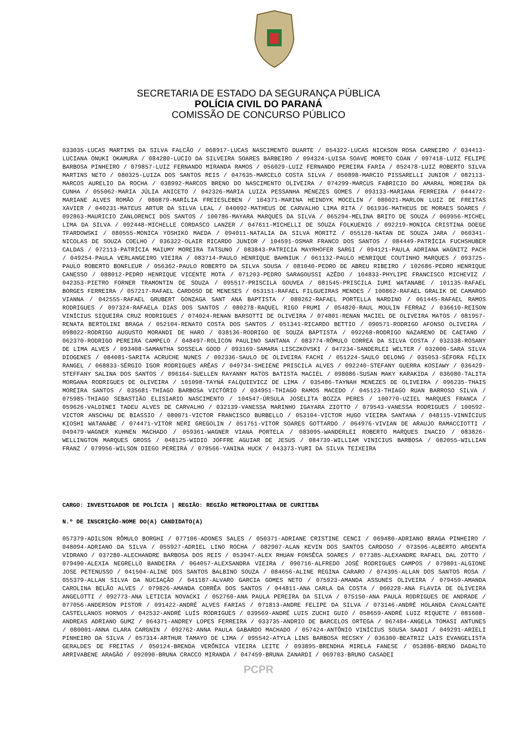SECRETARIA DE ESTADO DA SEGURANÇA PÚBLICA
POLÍCIA CIVIL DO PARANÁ
COMISSÃO DE CONCURSO PÚBLICO
033035-LUCAS MARTINS DA SILVA FALCÃO / 068917-LUCAS NASCIMENTO DUARTE / 054322-LUCAS NICKSON ROSA CARNEIRO / 034413-LUCIANA ONUKI OKAMURA / 084280-LUCIO DA SILVEIRA SOARES BARBEIRO / 094324-LUISA SOAVE MORETO COAN / 097418-LUIZ FELIPE BARBOSA PINHEIRO / 079857-LUIZ FERNANDO MIRANDA RAMOS / 056029-LUIZ FERNANDO PEREIRA FARIA / 052478-LUIZ ROBERTO SILVA MARTINS NETO / 080325-LUIZA DOS SANTOS REIS / 047635-MARCELO COSTA SILVA / 050898-MARCIO PISSARELLI JUNIOR / 082113-MARCOS AURELIO DA ROCHA / 038992-MARCOS BRENO DO NASCIMENTO OLIVEIRA / 074299-MARCUS FABRICIO DO AMARAL MOREIRA DA CUNHA / 055062-MARIA JÚLIA ANICETO / 042326-MARIA LUIZA PESSANHA MENEZES GOMES / 093133-MARIANA FERREIRA / 044472-MARIANE ALVES ROMÃO / 080879-MARÍLIA FREIESLEBEN / 104371-MARINA HEINDYK MOCELIN / 080021-MARLON LUIZ DE FREITAS XAVIER / 040231-MATEUS ARTUR DA SILVA LEAL / 040092-MATHEUS DE CARVALHO LIMA RITA / 061936-MATHEUS DE MORAES SOARES / 092863-MAURICIO ZANLORENCI DOS SANTOS / 100786-MAYARA MARQUES DA SILVA / 065294-MELINA BRITO DE SOUZA / 069956-MICHEL LIMA DA SILVA / 092448-MICHELLE CORDASCO LANZER / 047611-MICHELLI DE SOUZA FOLKUENIG / 092219-MONICA CRISTINA DOEGE TFARDOWSKI / 080555-MONICA YOSHIKO MAEDA / 094011-NATALIA DA SILVA MORITZ / 055128-NATAN DE SOUZA JARA / 060341-NICOLAS DE SOUZA COELHO / 036322-OLAIR RICARDO JUNIOR / 104591-OSMAR FRANCO DOS SANTOS / 084449-PATRÍCIA FUCHSHUBER CALDAS / 072113-PATRÍCIA MAIUMY MOREIRA TATSUNO / 083843-PATRICIA MAYRHOFER SARGI / 094121-PAULA ADRIANA WAGNITZ PACH / 049254-PAULA VERLANGEIRO VIEIRA / 083714-PAULO HENRIQUE BAHNIUK / 061132-PAULO HENRIQUE COUTINHO MARQUES / 093725-PAULO ROBERTO BONFLEUR / 056362-PAULO ROBERTO DA SILVA SOUSA / 081040-PEDRO DE ABREU RIBEIRO / 102686-PEDRO HENRIQUE CANESSO / 088012-PEDRO HENRIQUE VICENTE MOTA / 071203-PEDRO SARAGOUSSI AZÊDO / 104833-PHYLIPE FRANCISCO MICHEVIZ / 042353-PIETRO FORNER TRAMONTIN DE SOUZA / 095517-PRISCILA GOUVEA / 081545-PRISCILA IUMI WATANABE / 101135-RAFAEL BORGES FERREIRA / 057217-RAFAEL CARDOSO DE MENESES / 053151-RAFAEL FILGUEIRAS MENDES / 100862-RAFAEL GRALIK DE CAMARGO VIANNA / 042555-RAFAEL GRUBERT GONZAGA SANT ANA BAPTISTA / 080262-RAFAEL PORTELLA NARDINO / 061445-RAFAEL RAMOS RODRIGUES / 097324-RAFAELA DIAS DOS SANTOS / 080278-RAQUEL RIGO FRUMI / 054820-RAUL MOULIN FERRAZ / 036610-REISON VINÍCIUS SIQUEIRA CRUZ RODRIGUES / 074024-RENAN BARSOTTI DE OLIVEIRA / 074801-RENAN MACIEL DE OLIVEIRA MATOS / 081957-RENATA BERTOLINI BRAGA / 052104-RENATO COSTA DOS SANTOS / 051341-RICARDO BETTIO / 090571-RODRIGO AFONSO OLIVEIRA / 098022-RODRIGO AUGUSTO MORANDI DE HARO / 038136-RODRIGO DE SOUZA BAPTISTA / 092268-RODRIGO NAZARENO DE CAETANO / 062370-RODRIGO PEREIRA CAMPELO / 048497-ROLICON PAULINO SANTANA / 083774-RÔMULO CORREA DA SILVA COSTA / 032338-ROSANY DE LIMA ALVES / 093408-SAMANTHA SOSSELA GOOD / 093169-SAMARA LISCZKOVSKI / 047234-SANDERLEI WELTER / 032000-SARA SILVA DIOGENES / 084081-SARITA ACRUCHE NUNES / 092336-SAULO DE OLIVEIRA FACHI / 051224-SAULO DELONG / 035053-SÉFORA FÉLIX RANGEL / 068833-SÉRGIO IGOR RODRIGUES ARÊAS / 049734-SHEIENE PRISCILA ALVES / 092240-STEFANY GUERRA KOSIAWY / 036429-STEFFANY SALINA DOS SANTOS / 096164-SUELLEN RAYANNY MATOS BATISTA MACIEL / 098086-SUSAN MAKY KARAKIDA / 036080-TALITA MORGANA RODRIGUES DE OLIVEIRA / 101098-TAYNÁ FALQUIEVICZ DE LIMA / 035486-TAYNAH MENEZES DE OLIVEIRA / 096235-THAIS MOREIRA SANTOS / 035681-THIAGO BARBOSA VICTÓRIO / 034951-THIAGO RAMOS MACEDO / 045123-THIAGO RUAN BARROSO SILVA / 075985-THIAGO SEBASTIÃO ELISIARIO NASCIMENTO / 104547-ÚRSULA JOSELITA BOZZA PERES / 100770-UZIEL MARQUES FRANCA / 059626-VALDINEI TADEU ALVES DE CARVALHO / 032139-VANESSA MARINHO IGAYARA ZIOTTO / 079543-VANESSA RODRIGUES / 100592-VICTOR ANSCHAU DE BIASSIO / 080071-VICTOR FRANCISCO BURBELLO / 053104-VICTOR HUGO VIEIRA SANTANA / 048115-VINNÍCIUS KIOSHI WATANABE / 074471-VITOR NERI GREGOLIN / 051751-VITOR SOARES GOTTARDO / 064976-VIVIAN DE ARAUJO RAMACCIOTTI / 049479-WAGNER KUHNEN MACHADO / 059361-WAGNER VIANA PORTELA / 083095-WANDERLEI ROBERTO MARQUES INACIO / 083826-WELLINGTON MARQUES GROSS / 048125-WIDIO JOFFRE AGUIAR DE JESUS / 084739-WILLIAM VINICIUS BARBOSA / 082055-WILLIAN FRANZ / 079956-WILSON DIEGO PEREIRA / 079566-YANINA HUCK / 043373-YURI DA SILVA TEIXEIRA
CARGO: INVESTIGADOR DE POLÍCIA | REGIÃO: REGIÃO METROPOLITANA DE CURITIBA
N.º DE INSCRIÇÃO-NOME DO(A) CANDIDATO(A)
057379-ADILSON RÔMULO BORGHI / 077106-ADONES SALES / 050371-ADRIANE CRISTINE CENCI / 069480-ADRIANO BRAGA PINHEIRO / 048094-ADRIANO DA SILVA / 055927-ADRIEL LINO ROCHA / 082907-ALAN KEVIN DOS SANTOS CARDOSO / 073596-ALBERTO ARGENTA VIDRANO / 037280-ALECHANDRE BARBOSA DOS REIS / 053947-ALEX RHUAN FONSÊCA SOARES / 077385-ALEXANDRE RAFAEL DAL ZOTTO / 079490-ALEXIA NEGRELLO BANDEIRA / 064057-ALEXSANDRA VIEIRA / 090716-ALFREDO JOSÉ RODRIGUES CAMPOS / 079801-ALGIONE JOSE PETENUSSO / 041504-ALINE DOS SANTOS BALBINO SOUZA / 084656-ALINE REGINA CARARO / 074395-ALLAN DOS SANTOS ROSA / 055379-ALLAN SILVA DA NUCIAÇÃO / 041187-ALVARO GARCIA GOMES NETO / 075923-AMANDA ASSUNES OLIVEIRA / 079459-AMANDA CAROLINA BELÃO ALVES / 079826-AMANDA CORRÊA DOS SANTOS / 044811-ANA CARLA DA COSTA / 060228-ANA FLAVIA DE OLIVEIRA ANGELOTTI / 092773-ANA LETICIA NOVACKI / 052760-ANA PAULA PEREIRA DA SILVA / 075150-ANA PAULA RODRIGUES DE ANDRADE / 077056-ANDERSON PISTOR / 091422-ANDRÉ ALVES FARIAS / 071813-ANDRE FELIPE DA SILVA / 073146-ANDRÉ HOLANDA CAVALCANTE CASTELLANOS HORNOS / 042532-ANDRÉ LUÍS RODRIGUES / 039569-ANDRÉ LUIS ZUCHI GUIO / 058659-ANDRÉ LUIZ RIQUETE / 081608-ANDREAS ADRIANO GUMZ / 064371-ANDREY LOPES FERREIRA / 033735-ANDRIO DE BARCELOS ORTEGA / 067484-ANGELA TOMASI ANTUNES / 080001-ANNA CLARA CARGNIN / 092762-ANNA PAULA GABARDO MACHADO / 057424-ANTÔNIO VINÍCIUS SOUSA SAADI / 049291-ARIELI PINHEIRO DA SILVA / 057314-ARTHUR TAMAYO DE LIMA / 095542-ATYLA LINS BARBOSA RECSKY / 036300-BEATRIZ LAIS EVANGELISTA GERALDES DE FREITAS / 050124-BRENDA VERÔNICA VIEIRA LEITE / 093895-BRENDHA MIRELA FANESE / 053886-BRENO DADALTO ARRIVABENE ARAGÃO / 092090-BRUNA CRACCO MIRANDA / 047459-BRUNA ZANARDI / 069703-BRUNO CASADEI
PCPR